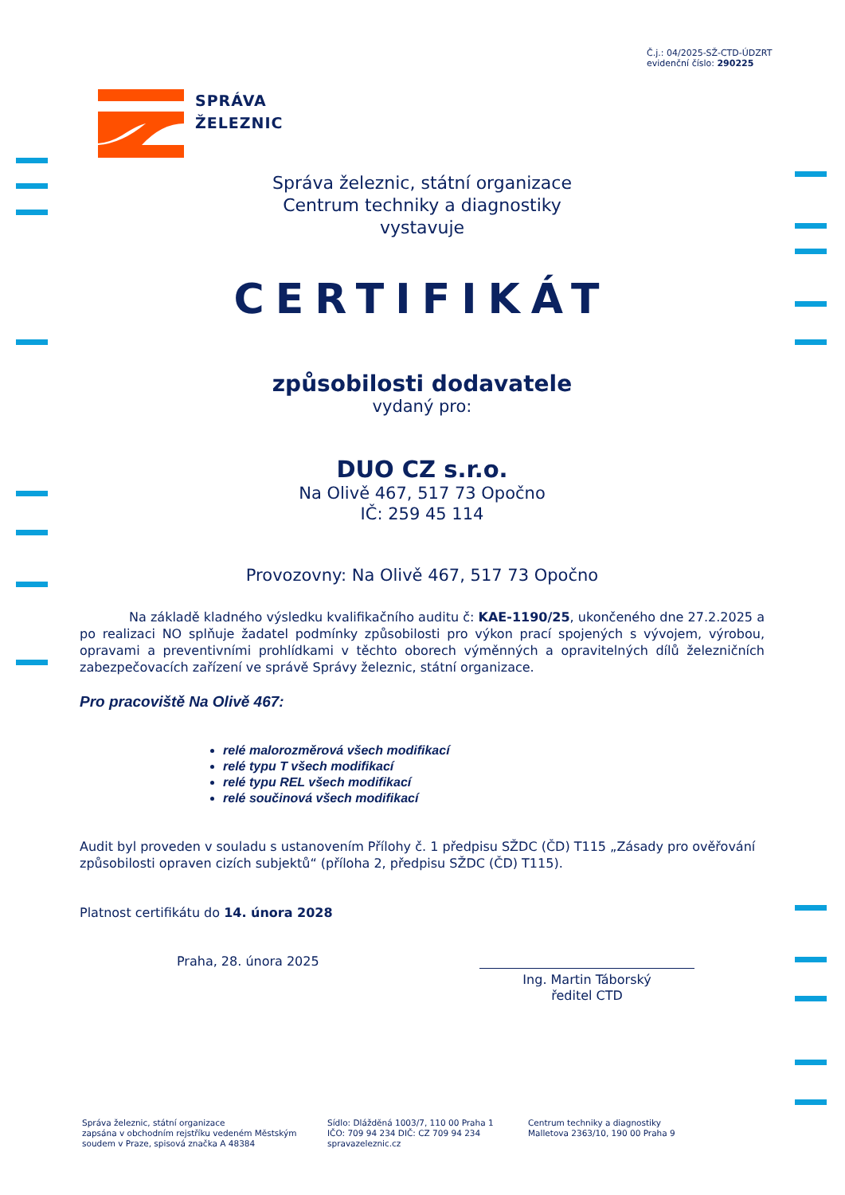Č.j.: 04/2025-SŽ-CTD-ÚDZRT
evidenční číslo: 290225
SPRÁVA
ŽELEZNIC
Správa železnic, státní organizace
Centrum techniky a diagnostiky
vystavuje
CERTIFIKÁT
způsobilosti dodavatele
vydaný pro:
DUO CZ s.r.o.
Na Olivě 467, 517 73 Opočno
IČ: 259 45 114
Provozovny: Na Olivě 467, 517 73 Opočno
Na základě kladného výsledku kvalifikačního auditu č: KAE-1190/25, ukončeného dne 27.2.2025 a po realizaci NO splňuje žadatel podmínky způsobilosti pro výkon prací spojených s vývojem, výrobou, opravami a preventivními prohlídkami v těchto oborech výměnných a opravitelných dílů železničních zabezpečovacích zařízení ve správě Správy železnic, státní organizace.
Pro pracoviště Na Olivě 467:
relé malorozměrová všech modifikací
relé typu T všech modifikací
relé typu REL všech modifikací
relé součinová všech modifikací
Audit byl proveden v souladu s ustanovením Přílohy č. 1 předpisu SŽDC (ČD) T115 „Zásady pro ověřování způsobilosti opraven cizích subjektů“ (příloha 2, předpisu SŽDC (ČD) T115).
Platnost certifikátu do 14. února 2028
Praha, 28. února 2025
Ing. Martin Táborský
ředitel CTD
Správa železnic, státní organizace
zapsána v obchodním rejstříku vedeném Městským soudem v Praze, spisová značka A 48384
Sídlo: Dlážděná 1003/7, 110 00 Praha 1
IČO: 709 94 234 DIČ: CZ 709 94 234
spravazeleznic.cz
Centrum techniky a diagnostiky
Malletova 2363/10, 190 00 Praha 9